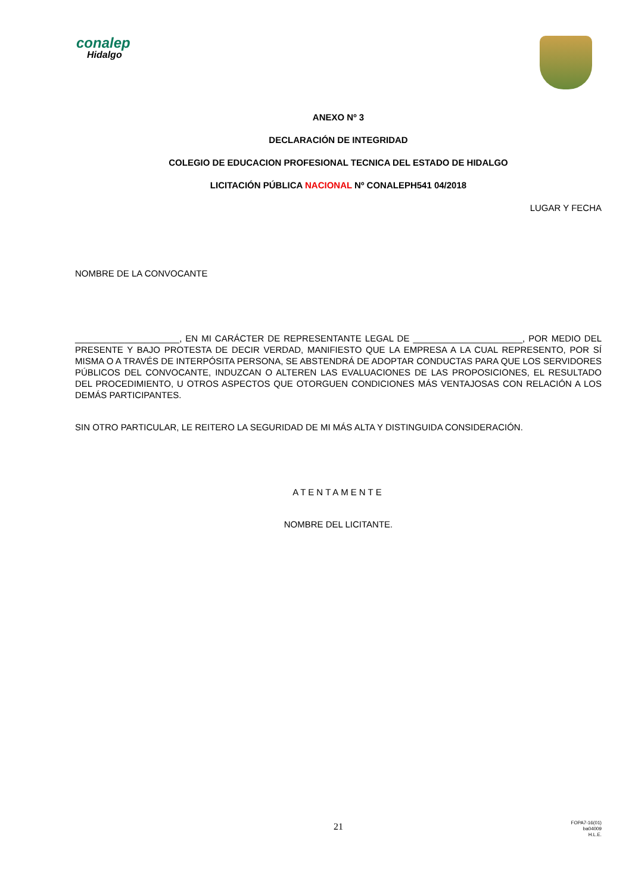conalep
Hidalgo
ANEXO Nº 3
DECLARACIÓN DE INTEGRIDAD
COLEGIO DE EDUCACION PROFESIONAL TECNICA DEL ESTADO DE HIDALGO
LICITACIÓN PÚBLICA NACIONAL Nº CONALEPH541 04/2018
LUGAR Y FECHA
NOMBRE DE LA CONVOCANTE
_____________________, EN MI CARÁCTER DE REPRESENTANTE LEGAL DE ______________________, POR MEDIO DEL PRESENTE Y BAJO PROTESTA DE DECIR VERDAD, MANIFIESTO QUE LA EMPRESA A LA CUAL REPRESENTO, POR SÍ MISMA O A TRAVÉS DE INTERPÓSITA PERSONA, SE ABSTENDRÁ DE ADOPTAR CONDUCTAS PARA QUE LOS SERVIDORES PÚBLICOS DEL CONVOCANTE, INDUZCAN O ALTEREN LAS EVALUACIONES DE LAS PROPOSICIONES, EL RESULTADO DEL PROCEDIMIENTO, U OTROS ASPECTOS QUE OTORGUEN CONDICIONES MÁS VENTAJOSAS CON RELACIÓN A LOS DEMÁS PARTICIPANTES.
SIN OTRO PARTICULAR, LE REITERO LA SEGURIDAD DE MI MÁS ALTA Y DISTINGUIDA CONSIDERACIÓN.
ATENTAMENTE
NOMBRE DEL LICITANTE.
21
FOPA7-16(01)
ba04009
H.L.E.